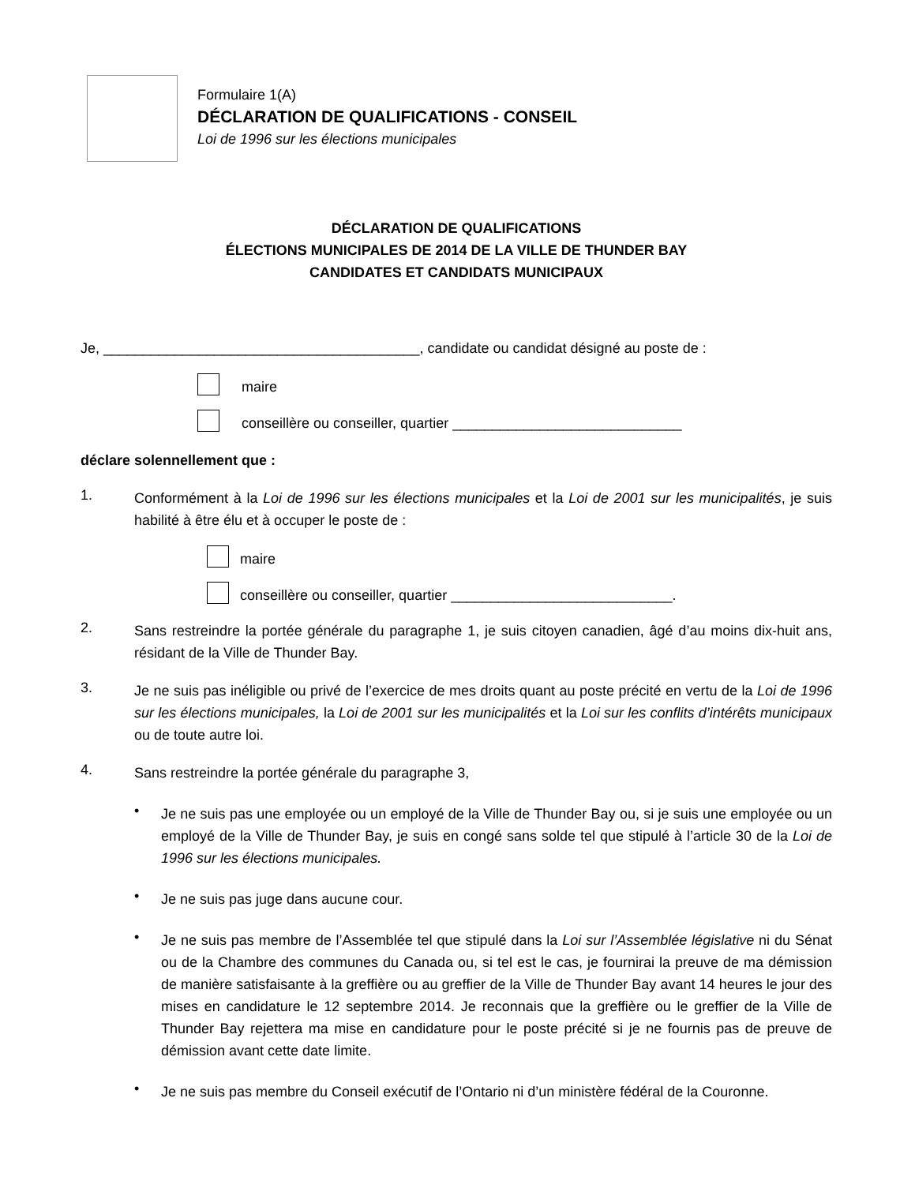Formulaire 1(A)
DÉCLARATION DE QUALIFICATIONS - CONSEIL
Loi de 1996 sur les élections municipales
DÉCLARATION DE QUALIFICATIONS
ÉLECTIONS MUNICIPALES DE 2014 DE LA VILLE DE THUNDER BAY
CANDIDATES ET CANDIDATS MUNICIPAUX
Je, ________________________________________, candidate ou candidat désigné au poste de :
maire
conseillère ou conseiller, quartier _____________________________
déclare solennellement que :
1.
Conformément à la Loi de 1996 sur les élections municipales et la Loi de 2001 sur les municipalités, je suis habilité à être élu et à occuper le poste de :
maire
conseillère ou conseiller, quartier ____________________________.
2.
Sans restreindre la portée générale du paragraphe 1, je suis citoyen canadien, âgé d’au moins dix-huit ans, résidant de la Ville de Thunder Bay.
3.
Je ne suis pas inéligible ou privé de l’exercice de mes droits quant au poste précité en vertu de la Loi de 1996 sur les élections municipales, la Loi de 2001 sur les municipalités et la Loi sur les conflits d’intérêts municipaux ou de toute autre loi.
4.
Sans restreindre la portée générale du paragraphe 3,
•
Je ne suis pas une employée ou un employé de la Ville de Thunder Bay ou, si je suis une employée ou un employé de la Ville de Thunder Bay, je suis en congé sans solde tel que stipulé à l’article 30 de la Loi de 1996 sur les élections municipales.
•
Je ne suis pas juge dans aucune cour.
•
Je ne suis pas membre de l’Assemblée tel que stipulé dans la Loi sur l’Assemblée législative ni du Sénat ou de la Chambre des communes du Canada ou, si tel est le cas, je fournirai la preuve de ma démission de manière satisfaisante à la greffière ou au greffier de la Ville de Thunder Bay avant 14 heures le jour des mises en candidature le 12 septembre 2014. Je reconnais que la greffière ou le greffier de la Ville de Thunder Bay rejettera ma mise en candidature pour le poste précité si je ne fournis pas de preuve de démission avant cette date limite.
•
Je ne suis pas membre du Conseil exécutif de l’Ontario ni d’un ministère fédéral de la Couronne.